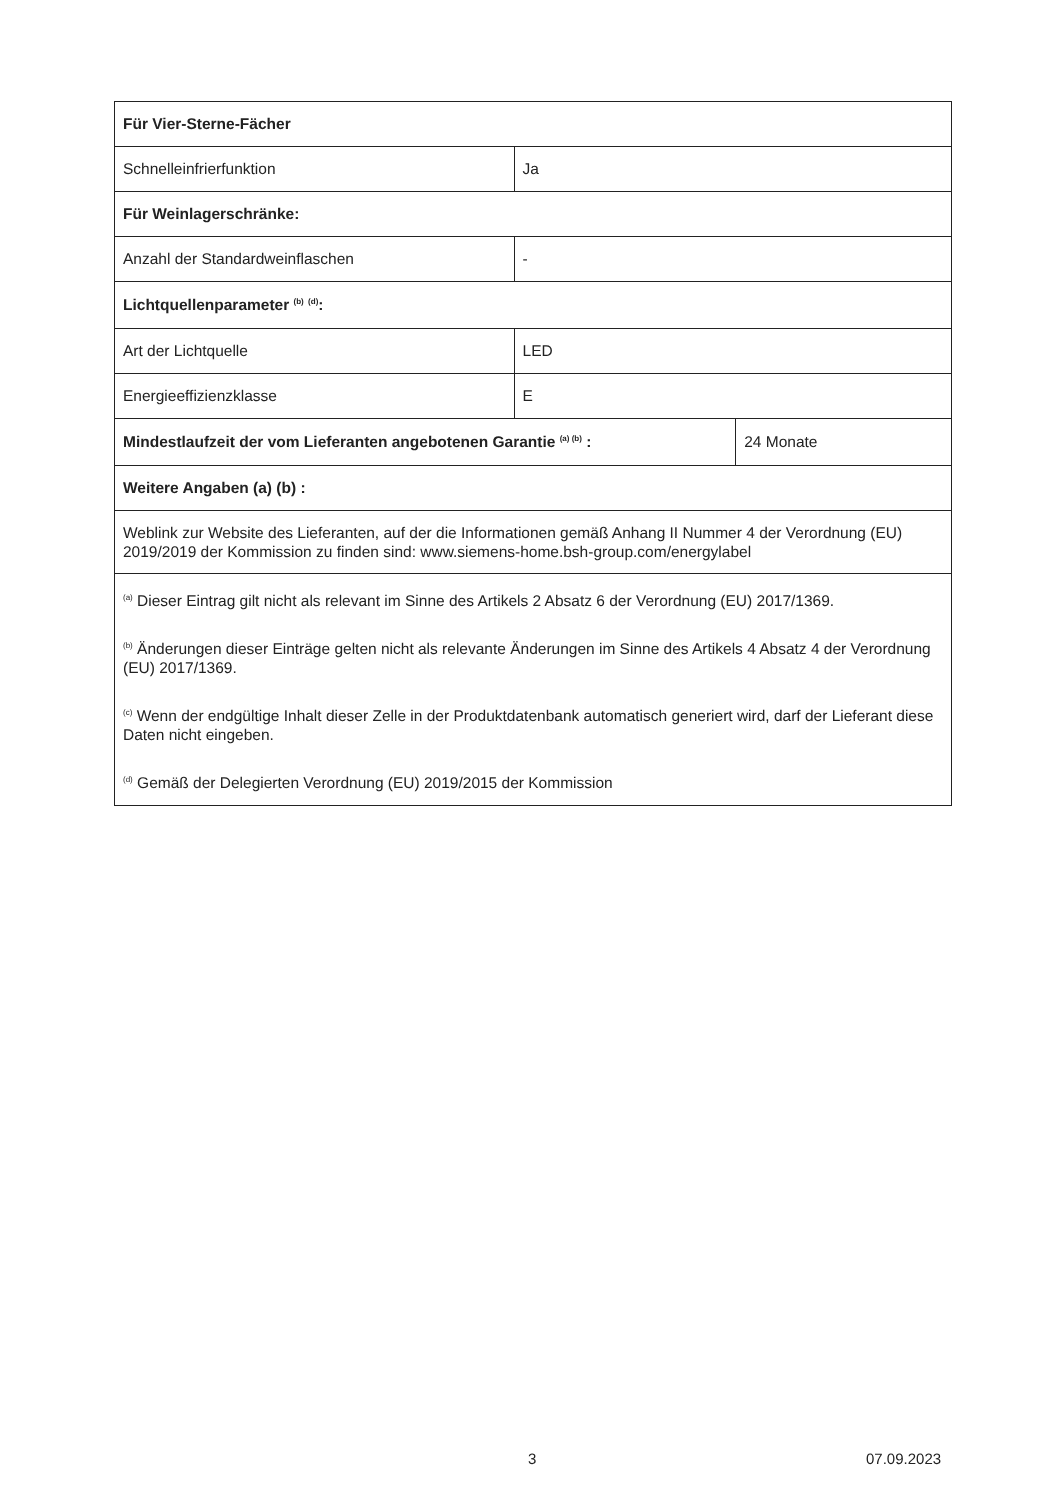| Für Vier-Sterne-Fächer | | |
| Schnelleinfrierfunktion | Ja | |
| Für Weinlagerschränke: | | |
| Anzahl der Standardweinflaschen | - | |
| Lichtquellenparameter <sup>(b)</sup> <sup>(d)</sup>: | | |
| Art der Lichtquelle | LED | |
| Energieeffizienzklasse | E | |
| Mindestlaufzeit der vom Lieferanten angebotenen Garantie <sup>(a) (b)</sup> : | | 24 Monate |
| Weitere Angaben (a) (b) : | | |
| Weblink zur Website des Lieferanten, auf der die Informationen gemäß Anhang II Nummer 4 der Verordnung (EU) 2019/2019 der Kommission zu finden sind: www.siemens-home.bsh-group.com/energylabel | | |
| <sup>(a)</sup> Dieser Eintrag gilt nicht als relevant im Sinne des Artikels 2 Absatz 6 der Verordnung (EU) 2017/1369. <sup>(b)</sup> Änderungen dieser Einträge gelten nicht als relevante Änderungen im Sinne des Artikels 4 Absatz 4 der Verordnung (EU) 2017/1369. <sup>(c)</sup> Wenn der endgültige Inhalt dieser Zelle in der Produktdatenbank automatisch generiert wird, darf der Lieferant diese Daten nicht eingeben. <sup>(d)</sup> Gemäß der Delegierten Verordnung (EU) 2019/2015 der Kommission | | |
3 07.09.2023